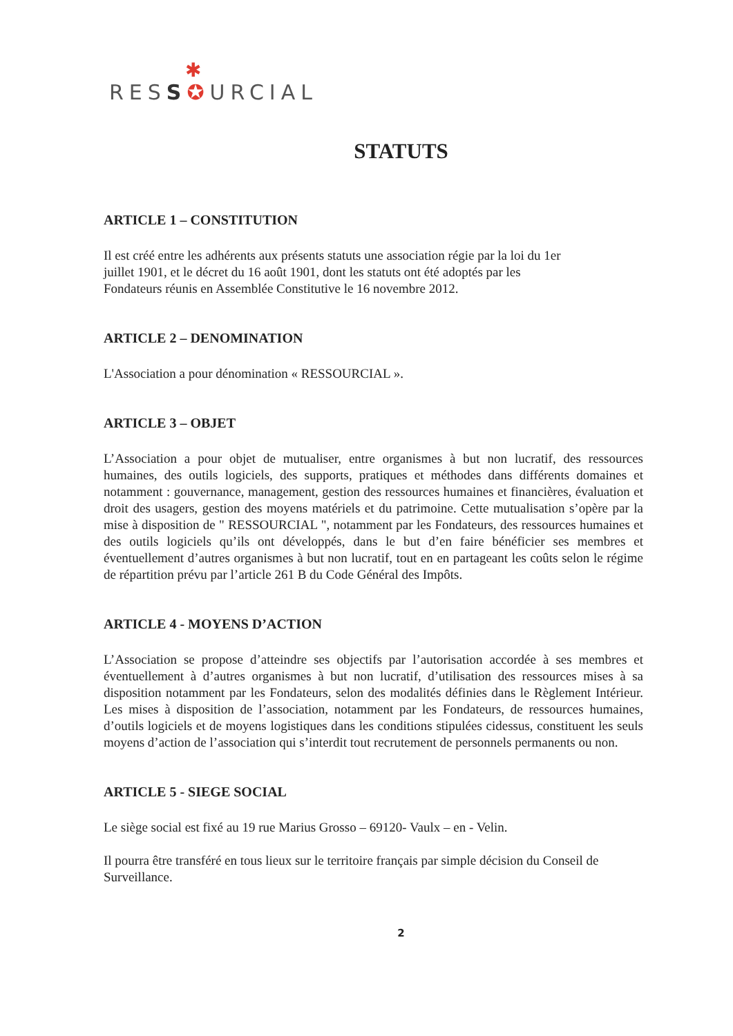✱
RESS✪URCIAL
STATUTS
ARTICLE 1 – CONSTITUTION
Il est créé entre les adhérents aux présents statuts une association régie par la loi du 1er juillet 1901, et le décret du 16 août 1901, dont les statuts ont été adoptés par les Fondateurs réunis en Assemblée Constitutive le 16 novembre 2012.
ARTICLE 2 – DENOMINATION
L'Association a pour dénomination « RESSOURCIAL ».
ARTICLE 3 – OBJET
L’Association a pour objet de mutualiser, entre organismes à but non lucratif, des ressources humaines, des outils logiciels, des supports, pratiques et méthodes dans différents domaines et notamment : gouvernance, management, gestion des ressources humaines et financières, évaluation et droit des usagers, gestion des moyens matériels et du patrimoine. Cette mutualisation s’opère par la mise à disposition de " RESSOURCIAL ", notamment par les Fondateurs, des ressources humaines et des outils logiciels qu’ils ont développés, dans le but d’en faire bénéficier ses membres et éventuellement d’autres organismes à but non lucratif, tout en en partageant les coûts selon le régime de répartition prévu par l’article 261 B du Code Général des Impôts.
ARTICLE 4 - MOYENS D’ACTION
L’Association se propose d’atteindre ses objectifs par l’autorisation accordée à ses membres et éventuellement à d’autres organismes à but non lucratif, d’utilisation des ressources mises à sa disposition notamment par les Fondateurs, selon des modalités définies dans le Règlement Intérieur. Les mises à disposition de l’association, notamment par les Fondateurs, de ressources humaines, d’outils logiciels et de moyens logistiques dans les conditions stipulées cidessus, constituent les seuls moyens d’action de l’association qui s’interdit tout recrutement de personnels permanents ou non.
ARTICLE 5 - SIEGE SOCIAL
Le siège social est fixé au 19 rue Marius Grosso – 69120- Vaulx – en - Velin.
Il pourra être transféré en tous lieux sur le territoire français par simple décision du Conseil de Surveillance.
2